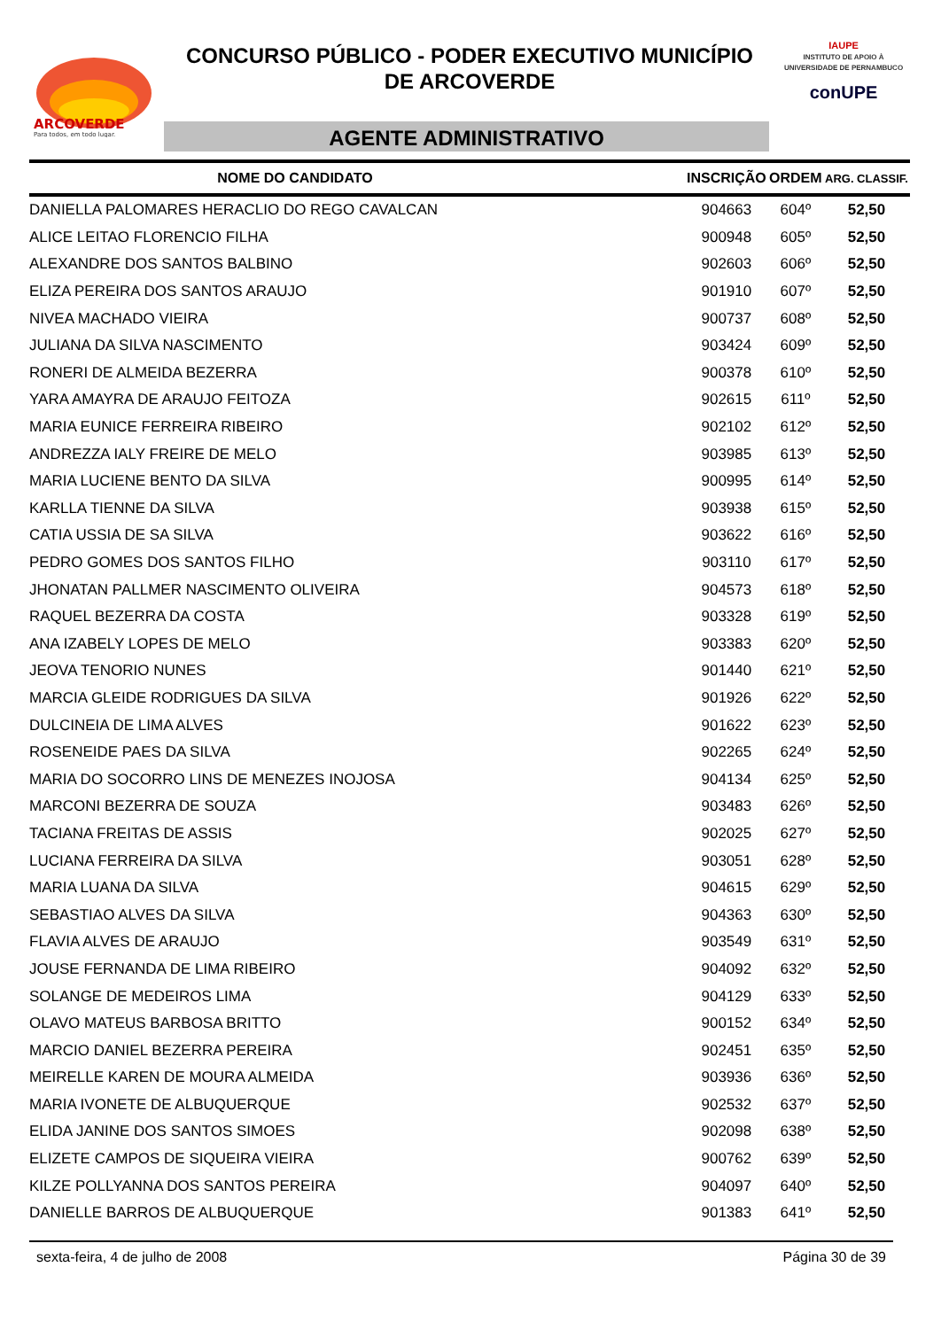ARCOVERDE
Para todos, em todo lugar.
CONCURSO PÚBLICO - PODER EXECUTIVO MUNICÍPIO
DE ARCOVERDE
AGENTE ADMINISTRATIVO
IAUPE
INSTITUTO DE APOIO À UNIVERSIDADE DE PERNAMBUCO
conUPE
| NOME DO CANDIDATO | INSCRIÇÃO | ORDEM | ARG. CLASSIF. |
| --- | --- | --- | --- |
| DANIELLA PALOMARES HERACLIO DO REGO CAVALCAN | 904663 | 604º | 52,50 |
| ALICE LEITAO FLORENCIO FILHA | 900948 | 605º | 52,50 |
| ALEXANDRE DOS SANTOS BALBINO | 902603 | 606º | 52,50 |
| ELIZA PEREIRA DOS SANTOS ARAUJO | 901910 | 607º | 52,50 |
| NIVEA MACHADO VIEIRA | 900737 | 608º | 52,50 |
| JULIANA DA SILVA NASCIMENTO | 903424 | 609º | 52,50 |
| RONERI DE ALMEIDA BEZERRA | 900378 | 610º | 52,50 |
| YARA AMAYRA DE ARAUJO FEITOZA | 902615 | 611º | 52,50 |
| MARIA EUNICE FERREIRA RIBEIRO | 902102 | 612º | 52,50 |
| ANDREZZA IALY FREIRE DE MELO | 903985 | 613º | 52,50 |
| MARIA LUCIENE BENTO DA SILVA | 900995 | 614º | 52,50 |
| KARLLA TIENNE DA SILVA | 903938 | 615º | 52,50 |
| CATIA USSIA DE SA SILVA | 903622 | 616º | 52,50 |
| PEDRO GOMES DOS SANTOS FILHO | 903110 | 617º | 52,50 |
| JHONATAN PALLMER NASCIMENTO OLIVEIRA | 904573 | 618º | 52,50 |
| RAQUEL BEZERRA DA COSTA | 903328 | 619º | 52,50 |
| ANA IZABELY LOPES DE MELO | 903383 | 620º | 52,50 |
| JEOVA TENORIO NUNES | 901440 | 621º | 52,50 |
| MARCIA GLEIDE RODRIGUES DA SILVA | 901926 | 622º | 52,50 |
| DULCINEIA DE LIMA ALVES | 901622 | 623º | 52,50 |
| ROSENEIDE PAES DA SILVA | 902265 | 624º | 52,50 |
| MARIA DO SOCORRO LINS DE MENEZES INOJOSA | 904134 | 625º | 52,50 |
| MARCONI BEZERRA DE SOUZA | 903483 | 626º | 52,50 |
| TACIANA FREITAS DE ASSIS | 902025 | 627º | 52,50 |
| LUCIANA FERREIRA DA SILVA | 903051 | 628º | 52,50 |
| MARIA LUANA DA SILVA | 904615 | 629º | 52,50 |
| SEBASTIAO ALVES DA SILVA | 904363 | 630º | 52,50 |
| FLAVIA ALVES DE ARAUJO | 903549 | 631º | 52,50 |
| JOUSE FERNANDA DE LIMA RIBEIRO | 904092 | 632º | 52,50 |
| SOLANGE DE MEDEIROS LIMA | 904129 | 633º | 52,50 |
| OLAVO MATEUS BARBOSA BRITTO | 900152 | 634º | 52,50 |
| MARCIO DANIEL BEZERRA PEREIRA | 902451 | 635º | 52,50 |
| MEIRELLE KAREN DE MOURA ALMEIDA | 903936 | 636º | 52,50 |
| MARIA IVONETE DE ALBUQUERQUE | 902532 | 637º | 52,50 |
| ELIDA JANINE DOS SANTOS SIMOES | 902098 | 638º | 52,50 |
| ELIZETE CAMPOS DE SIQUEIRA VIEIRA | 900762 | 639º | 52,50 |
| KILZE POLLYANNA DOS SANTOS PEREIRA | 904097 | 640º | 52,50 |
| DANIELLE BARROS DE ALBUQUERQUE | 901383 | 641º | 52,50 |
sexta-feira, 4 de julho de 2008 Página 30 de 39